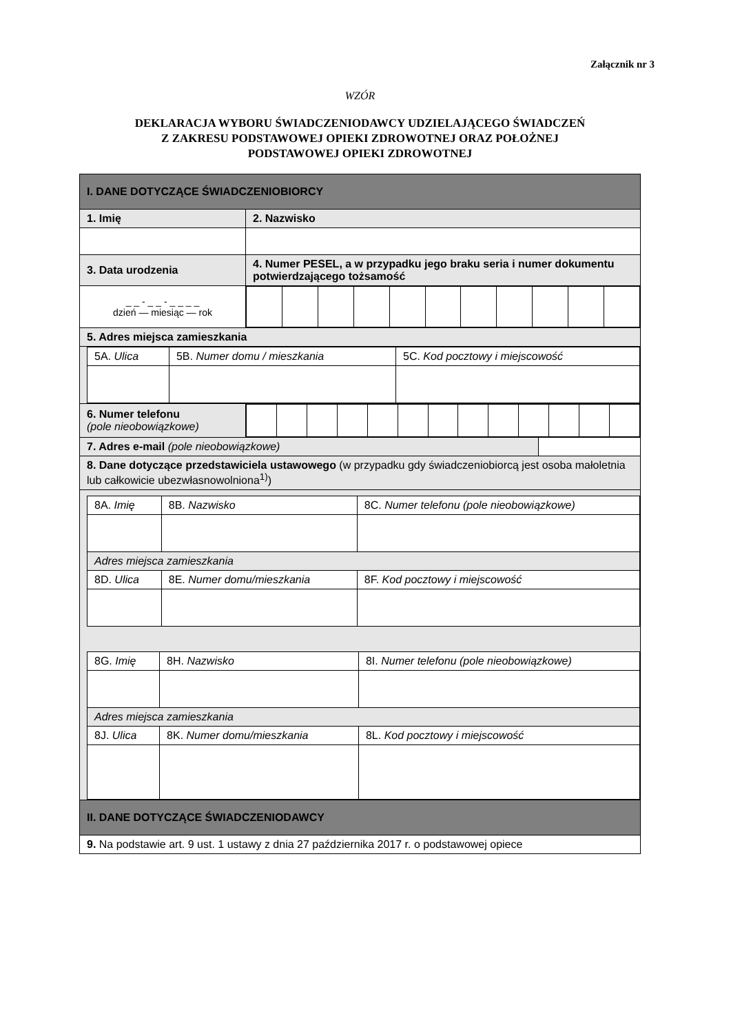Załącznik nr 3
WZÓR
DEKLARACJA WYBORU ŚWIADCZENIODAWCY UDZIELAJĄCEGO ŚWIADCZEŃ
Z ZAKRESU PODSTAWOWEJ OPIEKI ZDROWOTNEJ ORAZ POŁOŻNEJ
PODSTAWOWEJ OPIEKI ZDROWOTNEJ
| I. DANE DOTYCZĄCE ŚWIADCZENIOBIORCY | | |
| 1. Imię | 2. Nazwisko | |
| 3. Data urodzenia | 4. Numer PESEL, a w przypadku jego braku seria i numer dokumentu potwierdzającego tożsamość | |
| _ _ - _ _ - _ _ _ _ dzień — miesiąc — rok | | |
| 5. Adres miejsca zamieszkania | | |
| / 5A. Ulica / 5B. Numer domu / mieszkania / 5C. Kod pocztowy i miejscowość / | | |
| 6. Numer telefonu (pole nieobowiązkowe) | | |
| 7. Adres e-mail (pole nieobowiązkowe) | | |
| 8. Dane dotyczące przedstawiciela ustawowego (w przypadku gdy świadczeniobiorcą jest osoba małoletnia lub całkowicie ubezwłasnowolniona<sup>1)</sup>) | | |
| / 8A. Imię / 8B. Nazwisko / 8C. Numer telefonu (pole nieobowiązkowe) / / Adres miejsca zamieszkania / / / / 8D. Ulica / 8E. Numer domu/mieszkania / 8F. Kod pocztowy i miejscowość / / 8G. Imię / 8H. Nazwisko / 8I. Numer telefonu (pole nieobowiązkowe) / / Adres miejsca zamieszkania / / / / 8J. Ulica / 8K. Numer domu/mieszkania / 8L. Kod pocztowy i miejscowość / | | |
| II. DANE DOTYCZĄCE ŚWIADCZENIODAWCY | | |
| 9. Na podstawie art. 9 ust. 1 ustawy z dnia 27 października 2017 r. o podstawowej opiece | | |